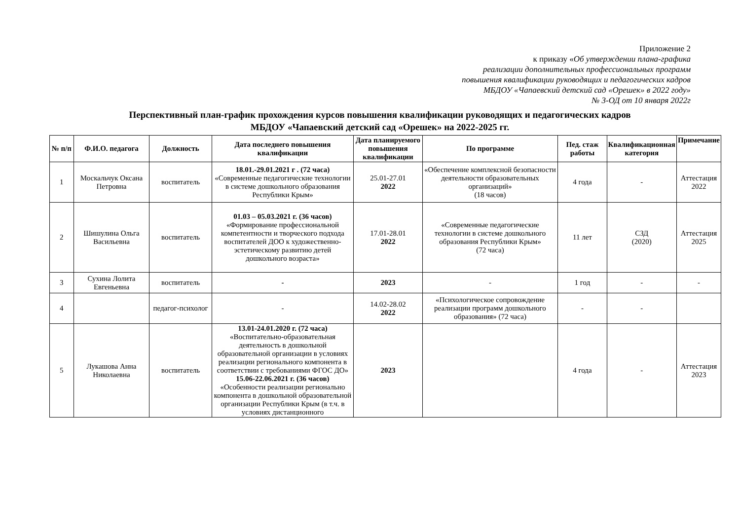Приложение 2
к приказу «Об утверждении плана-графика
реализации дополнительных профессиональных программ
повышения квалификации руководящих и педагогических кадров
МБДОУ «Чапаевский детский сад «Орешек» в 2022 году»
№ 3-ОД от 10 января 2022г
Перспективный план-график прохождения курсов повышения квалификации руководящих и педагогических кадров
МБДОУ «Чапаевский детский сад «Орешек» на 2022-2025 гг.
| № п/п | Ф.И.О. педагога | Должность | Дата последнего повышения квалификации | Дата планируемого повышения квалификации | По программе | Пед. стаж работы | Квалификационная категория | Примечание |
| --- | --- | --- | --- | --- | --- | --- | --- | --- |
| 1 | Москальчук Оксана Петровна | воспитатель | 18.01.-29.01.2021 г . (72 часа) «Современные педагогические технологии в системе дошкольного образования Республики Крым» | 25.01-27.01 2022 | «Обеспечение комплексной безопасности деятельности образовательных организаций» (18 часов) | 4 года | - | Аттестация 2022 |
| 2 | Шишулина Ольга Васильевна | воспитатель | 01.03 – 05.03.2021 г. (36 часов) «Формирование профессиональной компетентности и творческого подхода воспитателей ДОО к художественно-эстетическому развитию детей дошкольного возраста» | 17.01-28.01 2022 | «Современные педагогические технологии в системе дошкольного образования Республики Крым» (72 часа) | 11 лет | СЗД (2020) | Аттестация 2025 |
| 3 | Сухина Лолита Евгеньевна | воспитатель | - | 2023 | - | 1 год | - | - |
| 4 | | педагог-психолог | - | 14.02-28.02 2022 | «Психологическое сопровождение реализации программ дошкольного образования» (72 часа) | - | - | |
| 5 | Лукашова Анна Николаевна | воспитатель | 13.01-24.01.2020 г. (72 часа) «Воспитательно-образовательная деятельность в дошкольной образовательной организации в условиях реализации регионального компонента в соответствии с требованиями ФГОС ДО» 15.06-22.06.2021 г. (36 часов) «Особенности реализации регионально компонента в дошкольной образовательной организации Республики Крым (в т.ч. в условиях дистанционного | 2023 | | 4 года | - | Аттестация 2023 |